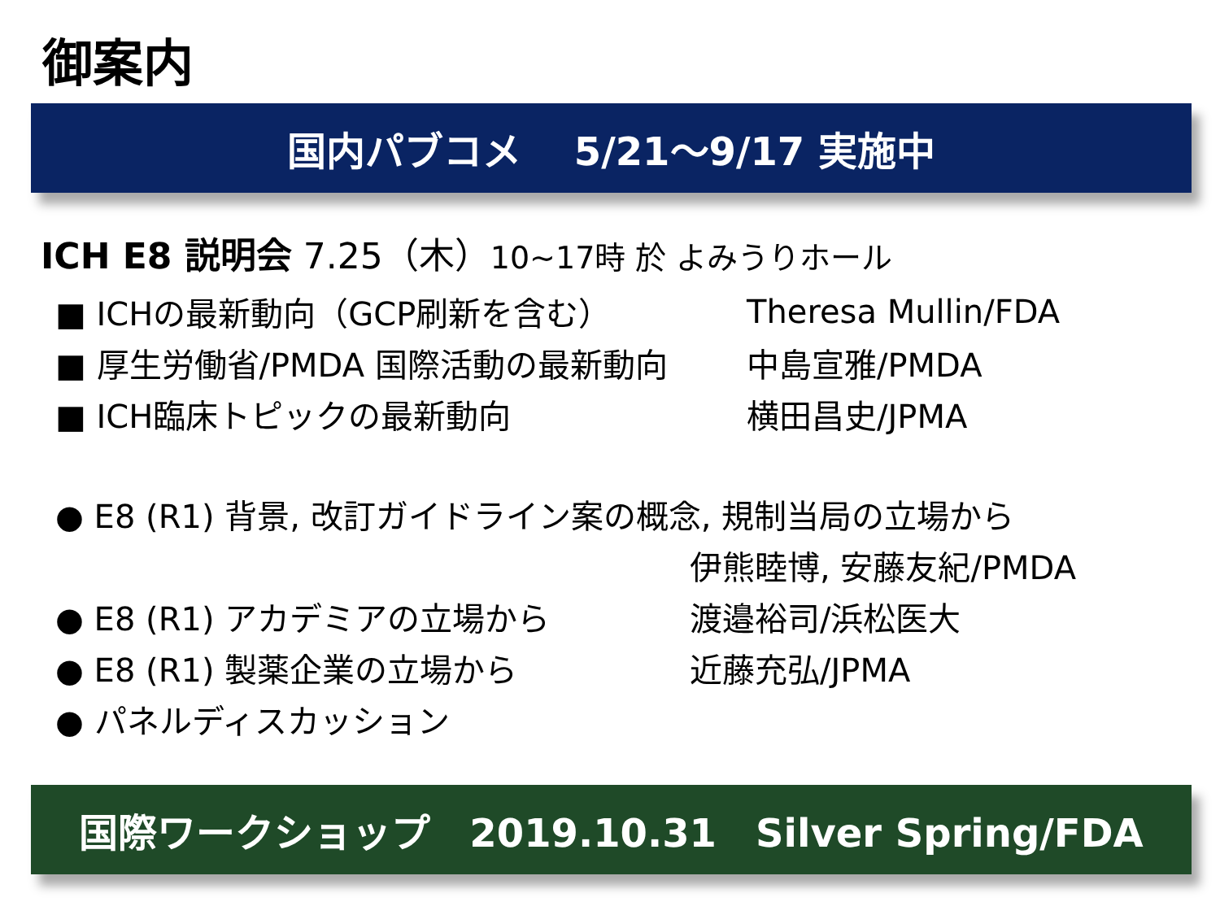御案内
国内パブコメ　 5/21～9/17 実施中
ICH E8 説明会 7.25（木）10~17時 於 よみうりホール
■ ICHの最新動向（GCP刷新を含む） Theresa Mullin/FDA
■ 厚生労働省/PMDA 国際活動の最新動向 中島宣雅/PMDA
■ ICH臨床トピックの最新動向 横田昌史/JPMA
● E8 (R1) 背景, 改訂ガイドライン案の概念, 規制当局の立場から
伊熊睦博, 安藤友紀/PMDA
● E8 (R1) アカデミアの立場から 渡邉裕司/浜松医大
● E8 (R1) 製薬企業の立場から 近藤充弘/JPMA
● パネルディスカッション
国際ワークショップ　2019.10.31　Silver Spring/FDA